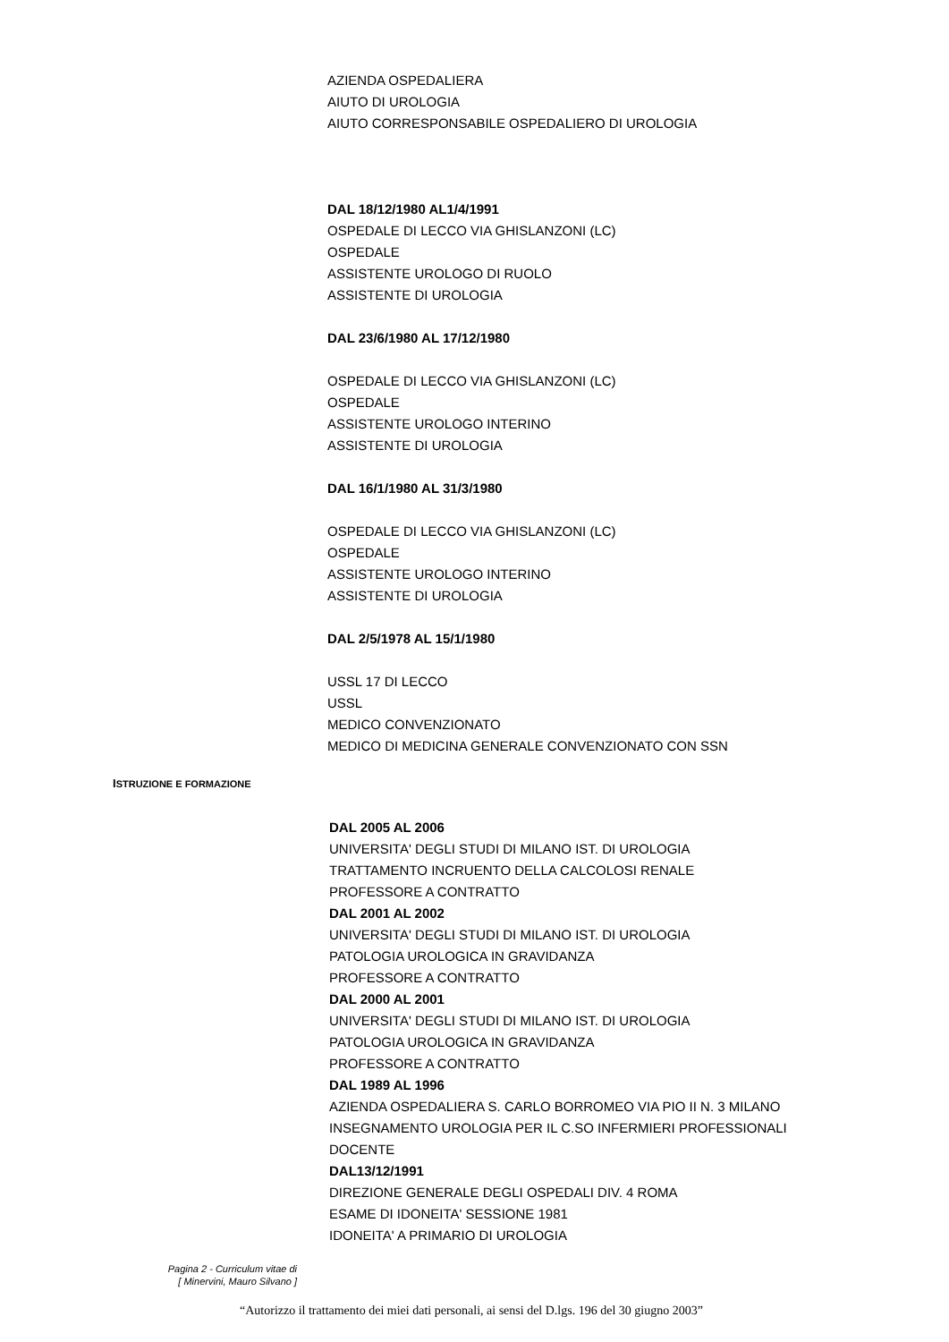AZIENDA OSPEDALIERA
AIUTO DI UROLOGIA
AIUTO CORRESPONSABILE OSPEDALIERO DI UROLOGIA
DAL 18/12/1980 AL1/4/1991
OSPEDALE DI LECCO VIA GHISLANZONI (LC)
OSPEDALE
ASSISTENTE UROLOGO DI RUOLO
ASSISTENTE DI UROLOGIA
DAL 23/6/1980 AL 17/12/1980
OSPEDALE DI LECCO VIA GHISLANZONI (LC)
OSPEDALE
ASSISTENTE UROLOGO INTERINO
ASSISTENTE DI UROLOGIA
DAL 16/1/1980 AL 31/3/1980
OSPEDALE DI LECCO VIA GHISLANZONI (LC)
OSPEDALE
ASSISTENTE UROLOGO INTERINO
ASSISTENTE DI UROLOGIA
DAL 2/5/1978 AL 15/1/1980
USSL 17 DI LECCO
USSL
MEDICO CONVENZIONATO
MEDICO DI MEDICINA GENERALE CONVENZIONATO CON SSN
ISTRUZIONE E FORMAZIONE
DAL 2005 AL 2006
UNIVERSITA' DEGLI STUDI DI MILANO IST. DI UROLOGIA
TRATTAMENTO INCRUENTO DELLA CALCOLOSI RENALE
PROFESSORE A CONTRATTO
DAL 2001 AL 2002
UNIVERSITA' DEGLI STUDI DI MILANO IST. DI UROLOGIA
PATOLOGIA UROLOGICA IN GRAVIDANZA
PROFESSORE A CONTRATTO
DAL 2000 AL 2001
UNIVERSITA' DEGLI STUDI DI MILANO IST. DI UROLOGIA
PATOLOGIA UROLOGICA IN GRAVIDANZA
PROFESSORE A CONTRATTO
DAL 1989 AL 1996
AZIENDA OSPEDALIERA S. CARLO BORROMEO VIA PIO II N. 3 MILANO
INSEGNAMENTO UROLOGIA PER IL C.SO INFERMIERI PROFESSIONALI
DOCENTE
DAL13/12/1991
DIREZIONE GENERALE DEGLI OSPEDALI DIV. 4 ROMA
ESAME DI IDONEITA' SESSIONE 1981
IDONEITA' A PRIMARIO DI UROLOGIA
Pagina 2 - Curriculum vitae di
[ Minervini, Mauro Silvano ]
“Autorizzo il trattamento dei miei dati personali, ai sensi del D.lgs. 196 del 30 giugno 2003”